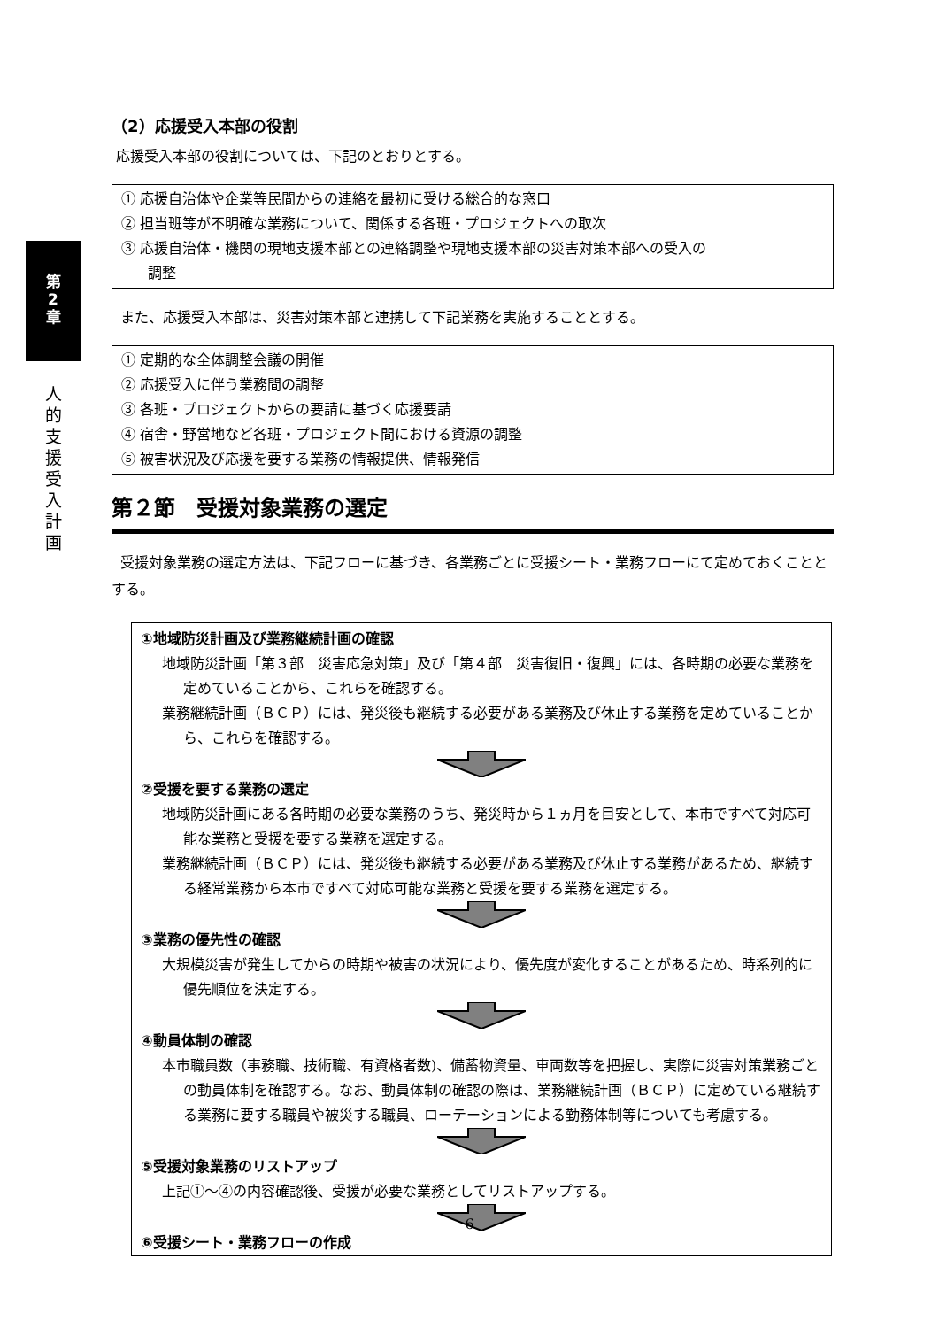第
2
章
人
的
支
援
受
入
計
画
（2）応援受入本部の役割
応援受入本部の役割については、下記のとおりとする。
① 応援自治体や企業等民間からの連絡を最初に受ける総合的な窓口
② 担当班等が不明確な業務について、関係する各班・プロジェクトへの取次
③ 応援自治体・機関の現地支援本部との連絡調整や現地支援本部の災害対策本部への受入の
調整
また、応援受入本部は、災害対策本部と連携して下記業務を実施することとする。
① 定期的な全体調整会議の開催
② 応援受入に伴う業務間の調整
③ 各班・プロジェクトからの要請に基づく応援要請
④ 宿舎・野営地など各班・プロジェクト間における資源の調整
⑤ 被害状況及び応援を要する業務の情報提供、情報発信
第２節　受援対象業務の選定
受援対象業務の選定方法は、下記フローに基づき、各業務ごとに受援シート・業務フローにて定めておくこととする。
①地域防災計画及び業務継続計画の確認
地域防災計画「第３部　災害応急対策」及び「第４部　災害復旧・復興」には、各時期の必要な業務を定めていることから、これらを確認する。
業務継続計画（ＢＣＰ）には、発災後も継続する必要がある業務及び休止する業務を定めていることから、これらを確認する。
②受援を要する業務の選定
地域防災計画にある各時期の必要な業務のうち、発災時から１ヵ月を目安として、本市ですべて対応可能な業務と受援を要する業務を選定する。
業務継続計画（ＢＣＰ）には、発災後も継続する必要がある業務及び休止する業務があるため、継続する経常業務から本市ですべて対応可能な業務と受援を要する業務を選定する。
③業務の優先性の確認
大規模災害が発生してからの時期や被害の状況により、優先度が変化することがあるため、時系列的に優先順位を決定する。
④動員体制の確認
本市職員数（事務職、技術職、有資格者数)、備蓄物資量、車両数等を把握し、実際に災害対策業務ごとの動員体制を確認する。なお、動員体制の確認の際は、業務継続計画（ＢＣＰ）に定めている継続する業務に要する職員や被災する職員、ローテーションによる勤務体制等についても考慮する。
⑤受援対象業務のリストアップ
上記①～④の内容確認後、受援が必要な業務としてリストアップする。
⑥受援シート・業務フローの作成
6